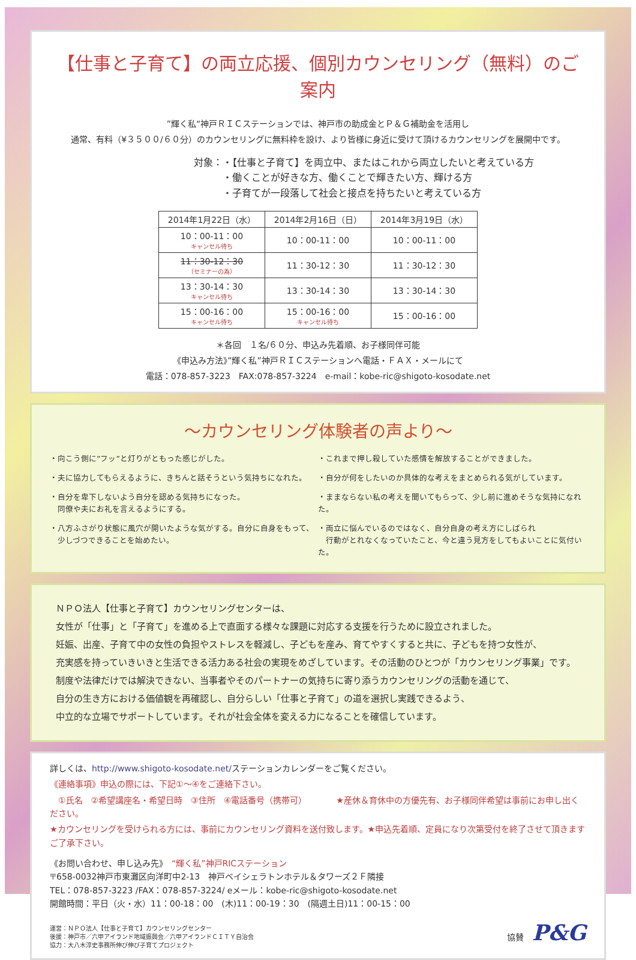【仕事と子育て】の両立応援、個別カウンセリング（無料）のご案内
”輝く私“神戸ＲＩＣステーションでは、神戸市の助成金とＰ＆Ｇ補助金を活用し
通常、有料（¥３５００/６０分）のカウンセリングに無料枠を設け、より皆様に身近に受けて頂けるカウンセリングを展開中です。
対象：・【仕事と子育て】を両立中、またはこれから両立したいと考えている方
　　　・働くことが好きな方、働くことで輝きたい方、輝ける方
　　　・子育てが一段落して社会と接点を持ちたいと考えている方
| 2014年1月22日（水） | 2014年2月16日（日） | 2014年3月19日（水） |
| --- | --- | --- |
| 10：00-11：00 キャンセル待ち | 10：00-11：00 | 10：00-11：00 |
| 11：30-12：30 （セミナーの為） | 11：30-12：30 | 11：30-12：30 |
| 13：30-14：30 キャンセル待ち | 13：30-14：30 | 13：30-14：30 |
| 15：00-16：00 キャンセル待ち | 15：00-16：00 キャンセル待ち | 15：00-16：00 |
＊各回　１名/６０分、申込み先着順、お子様同伴可能
《申込み方法》”輝く私”神戸ＲＩＣステーションへ電話・ＦＡＸ・メールにて
電話：078-857-3223　FAX:078-857-3224　e-mail：kobe-ric@shigoto-kosodate.net
～カウンセリング体験者の声より～
・向こう側に”フッ”と灯りがともった感じがした。
・夫に協力してもらえるように、きちんと話そうという気持ちになれた。
・自分を卑下しないよう自分を認める気持ちになった。
　同僚や夫にお礼を言えるようにする。
・八方ふさがり状態に風穴が開いたような気がする。自分に自身をもって、
　少しづつできることを始めたい。
・これまで押し殺していた感情を解放することができました。
・自分が何をしたいのか具体的な考えをまとめられる気がしています。
・ままならない私の考えを聞いてもらって、少し前に進めそうな気持になれた。
・両立に悩んでいるのではなく、自分自身の考え方にしばられ
　行動がとれなくなっていたこと、今と違う見方をしてもよいことに気付いた。
ＮＰＯ法人【仕事と子育て】カウンセリングセンターは、
女性が「仕事」と「子育て」を進める上で直面する様々な課題に対応する支援を行うために設立されました。
妊娠、出産、子育て中の女性の負担やストレスを軽減し、子どもを産み、育てやすくすると共に、子どもを持つ女性が、
充実感を持っていきいきと生活できる活力ある社会の実現をめざしています。その活動のひとつが「カウンセリング事業」です。
制度や法律だけでは解決できない、当事者やそのパートナーの気持ちに寄り添うカウンセリングの活動を通じて、
自分の生き方における価値観を再確認し、自分らしい「仕事と子育て」の道を選択し実践できるよう、
中立的な立場でサポートしています。それが社会全体を変える力になることを確信しています。
詳しくは、http://www.shigoto-kosodate.net/ステーションカレンダーをご覧ください。
《連絡事項》申込の際には、下記①～④をご連絡下さい。
　①氏名　②希望講座名・希望日時　③住所　④電話番号（携帯可）　　　　★産休＆育休中の方優先有、お子様同伴希望は事前にお申し出ください。
★カウンセリングを受けられる方には、事前にカウンセリング資料を送付致します。★申込先着順、定員になり次第受付を終了させて頂きますご了承下さい。
《お問い合わせ、申し込み先》　“輝く私”神戸RICステーション
〒658-0032神戸市東灘区向洋町中2-13　神戸ベイシェラトンホテル＆タワーズ２Ｆ隣接
TEL：078-857-3223 /FAX：078-857-3224/ eメール：kobe-ric@shigoto-kosodate.net
開館時間：平日（火・水）11：00-18：00　(木)11：00-19：30　(隔週土日)11：00-15：00
運営：ＮＰＯ法人【仕事と子育て】カウンセリングセンター
後援：神戸市／六甲アイランド地域振興会／六甲アイランドＣＩＴＹ自治会
協力：大八木淳史事務所伸び伸び子育てプロジェクト
協賛　P&G